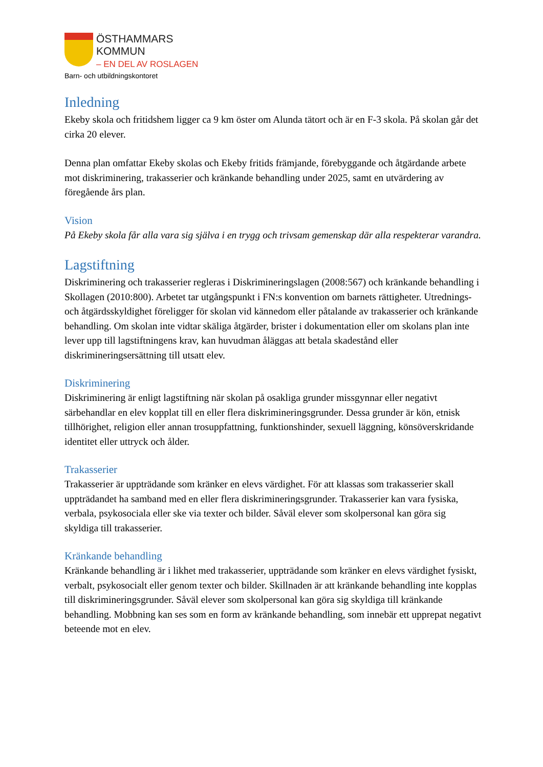ÖSTHAMMARS
KOMMUN
– EN DEL AV ROSLAGEN
Barn- och utbildningskontoret
Inledning
Ekeby skola och fritidshem ligger ca 9 km öster om Alunda tätort och är en F-3 skola. På skolan går det cirka 20 elever.
Denna plan omfattar Ekeby skolas och Ekeby fritids främjande, förebyggande och åtgärdande arbete mot diskriminering, trakasserier och kränkande behandling under 2025, samt en utvärdering av föregående års plan.
Vision
På Ekeby skola får alla vara sig själva i en trygg och trivsam gemenskap där alla respekterar varandra.
Lagstiftning
Diskriminering och trakasserier regleras i Diskrimineringslagen (2008:567) och kränkande behandling i Skollagen (2010:800). Arbetet tar utgångspunkt i FN:s konvention om barnets rättigheter. Utrednings- och åtgärdsskyldighet föreligger för skolan vid kännedom eller påtalande av trakasserier och kränkande behandling. Om skolan inte vidtar skäliga åtgärder, brister i dokumentation eller om skolans plan inte lever upp till lagstiftningens krav, kan huvudman åläggas att betala skadestånd eller diskrimineringsersättning till utsatt elev.
Diskriminering
Diskriminering är enligt lagstiftning när skolan på osakliga grunder missgynnar eller negativt särbehandlar en elev kopplat till en eller flera diskrimineringsgrunder. Dessa grunder är kön, etnisk tillhörighet, religion eller annan trosuppfattning, funktionshinder, sexuell läggning, könsöverskridande identitet eller uttryck och ålder.
Trakasserier
Trakasserier är uppträdande som kränker en elevs värdighet. För att klassas som trakasserier skall uppträdandet ha samband med en eller flera diskrimineringsgrunder. Trakasserier kan vara fysiska, verbala, psykosociala eller ske via texter och bilder. Såväl elever som skolpersonal kan göra sig skyldiga till trakasserier.
Kränkande behandling
Kränkande behandling är i likhet med trakasserier, uppträdande som kränker en elevs värdighet fysiskt, verbalt, psykosocialt eller genom texter och bilder. Skillnaden är att kränkande behandling inte kopplas till diskrimineringsgrunder. Såväl elever som skolpersonal kan göra sig skyldiga till kränkande behandling. Mobbning kan ses som en form av kränkande behandling, som innebär ett upprepat negativt beteende mot en elev.